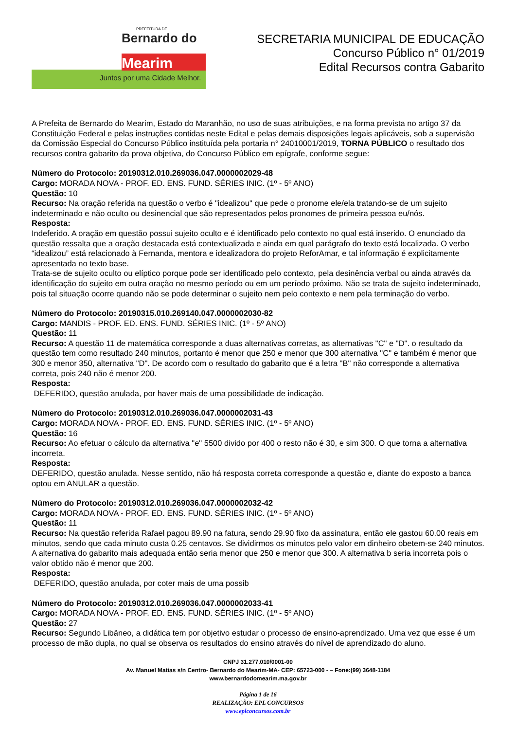PREFEITURA DE
Bernardo do
Mearim
Juntos por uma Cidade Melhor.
SECRETARIA MUNICIPAL DE EDUCAÇÃO
Concurso Público n° 01/2019
Edital Recursos contra Gabarito
A Prefeita de Bernardo do Mearim, Estado do Maranhão, no uso de suas atribuições, e na forma prevista no artigo 37 da Constituição Federal e pelas instruções contidas neste Edital e pelas demais disposições legais aplicáveis, sob a supervisão da Comissão Especial do Concurso Público instituída pela portaria n° 24010001/2019, TORNA PÚBLICO o resultado dos recursos contra gabarito da prova objetiva, do Concurso Público em epígrafe, conforme segue:
Número do Protocolo: 20190312.010.269036.047.0000002029-48
Cargo: MORADA NOVA - PROF. ED. ENS. FUND. SÉRIES INIC. (1º - 5º ANO)
Questão: 10
Recurso: Na oração referida na questão o verbo é "idealizou" que pede o pronome ele/ela tratando-se de um sujeito indeterminado e não oculto ou desinencial que são representados pelos pronomes de primeira pessoa eu/nós.
Resposta:
Indeferido. A oração em questão possui sujeito oculto e é identificado pelo contexto no qual está inserido. O enunciado da questão ressalta que a oração destacada está contextualizada e ainda em qual parágrafo do texto está localizada. O verbo “idealizou” está relacionado à Fernanda, mentora e idealizadora do projeto ReforAmar, e tal informação é explicitamente apresentada no texto base.
Trata-se de sujeito oculto ou elíptico porque pode ser identificado pelo contexto, pela desinência verbal ou ainda através da identificação do sujeito em outra oração no mesmo período ou em um período próximo. Não se trata de sujeito indeterminado, pois tal situação ocorre quando não se pode determinar o sujeito nem pelo contexto e nem pela terminação do verbo.
Número do Protocolo: 20190315.010.269140.047.0000002030-82
Cargo: MANDIS - PROF. ED. ENS. FUND. SÉRIES INIC. (1º - 5º ANO)
Questão: 11
Recurso: A questão 11 de matemática corresponde a duas alternativas corretas, as alternativas "C" e "D". o resultado da questão tem como resultado 240 minutos, portanto é menor que 250 e menor que 300 alternativa "C" e também é menor que 300 e menor 350, alternativa "D". De acordo com o resultado do gabarito que é a letra "B" não corresponde a alternativa correta, pois 240 não é menor 200.
Resposta:
DEFERIDO, questão anulada, por haver mais de uma possibilidade de indicação.
Número do Protocolo: 20190312.010.269036.047.0000002031-43
Cargo: MORADA NOVA - PROF. ED. ENS. FUND. SÉRIES INIC. (1º - 5º ANO)
Questão: 16
Recurso: Ao efetuar o cálculo da alternativa "e" 5500 divido por 400 o resto não é 30, e sim 300. O que torna a alternativa incorreta.
Resposta:
DEFERIDO, questão anulada. Nesse sentido, não há resposta correta corresponde a questão e, diante do exposto a banca optou em ANULAR a questão.
Número do Protocolo: 20190312.010.269036.047.0000002032-42
Cargo: MORADA NOVA - PROF. ED. ENS. FUND. SÉRIES INIC. (1º - 5º ANO)
Questão: 11
Recurso: Na questão referida Rafael pagou 89.90 na fatura, sendo 29.90 fixo da assinatura, então ele gastou 60.00 reais em minutos, sendo que cada minuto custa 0.25 centavos. Se dividirmos os minutos pelo valor em dinheiro obetem-se 240 minutos. A alternativa do gabarito mais adequada então seria menor que 250 e menor que 300. A alternativa b seria incorreta pois o valor obtido não é menor que 200.
Resposta:
DEFERIDO, questão anulada, por coter mais de uma possib
Número do Protocolo: 20190312.010.269036.047.0000002033-41
Cargo: MORADA NOVA - PROF. ED. ENS. FUND. SÉRIES INIC. (1º - 5º ANO)
Questão: 27
Recurso: Segundo Libâneo, a didática tem por objetivo estudar o processo de ensino-aprendizado. Uma vez que esse é um processo de mão dupla, no qual se observa os resultados do ensino através do nível de aprendizado do aluno.
CNPJ 31.277.010/0001-00
Av. Manuel Matias s/n Centro- Bernardo do Mearim-MA- CEP: 65723-000 - – Fone:(99) 3648-1184
www.bernardodomearim.ma.gov.br
Página 1 de 16
REALIZAÇÃO: EPL CONCURSOS
www.eplconcursos.com.br